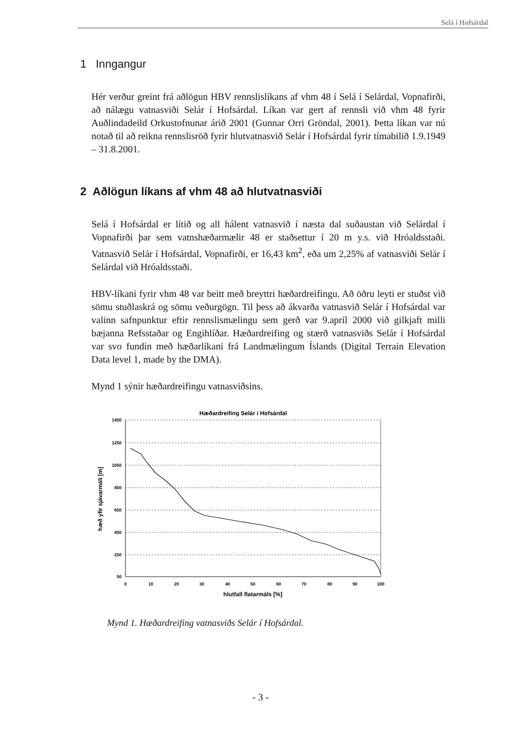Selá í Hofsárdal
1 Inngangur
Hér verður greint frá aðlögun HBV rennslislíkans af vhm 48 í Selá í Selárdal, Vopnafirði, að nálægu vatnasviði Selár í Hofsárdal. Líkan var gert af rennsli við vhm 48 fyrir Auðlindadeild Orkustofnunar árið 2001 (Gunnar Orri Gröndal, 2001). Þetta líkan var nú notað til að reikna rennslisröð fyrir hlutvatnasvið Selár í Hofsárdal fyrir tímabilið 1.9.1949 – 31.8.2001.
2 Aðlögun líkans af vhm 48 að hlutvatnasviði
Selá í Hofsárdal er lítið og all hálent vatnasvið í næsta dal suðaustan við Selárdal í Vopnafirði þar sem vatnshæðarmælir 48 er staðsettur í 20 m y.s. við Hróaldsstaði. Vatnasvið Selár í Hofsárdal, Vopnafirði, er 16,43 km<sup>2</sup>, eða um 2,25% af vatnasviði Selár í Selárdal við Hróaldsstaði.
HBV-líkani fyrir vhm 48 var beitt með breyttri hæðardreifingu. Að öðru leyti er stuðst við sömu stuðlaskrá og sömu veðurgögn. Til þess að ákvarða vatnasvið Selár í Hofsárdal var valinn safnpunktur eftir rennslismælingu sem gerð var 9.apríl 2000 við gilkjaft milli bæjanna Refsstaðar og Engihlíðar. Hæðardreifing og stærð vatnasviðs Selár í Hofsárdal var svo fundin með hæðarlíkani frá Landmælingum Íslands (Digital Terrain Elevation Data level 1, made by the DMA).
Mynd 1 sýnir hæðardreifingu vatnasviðsins.
Hæðardreifing Selár í Hofsárdal
1450
1250
1050
850
650
450
250
50
0
10
20
30
40
50
60
70
80
90
100
hlutfall flatarmáls [%]
hæð yfir sjávarmáli [m]
Mynd 1. Hæðardreifing vatnasviðs Selár í Hofsárdal.
- 3 -